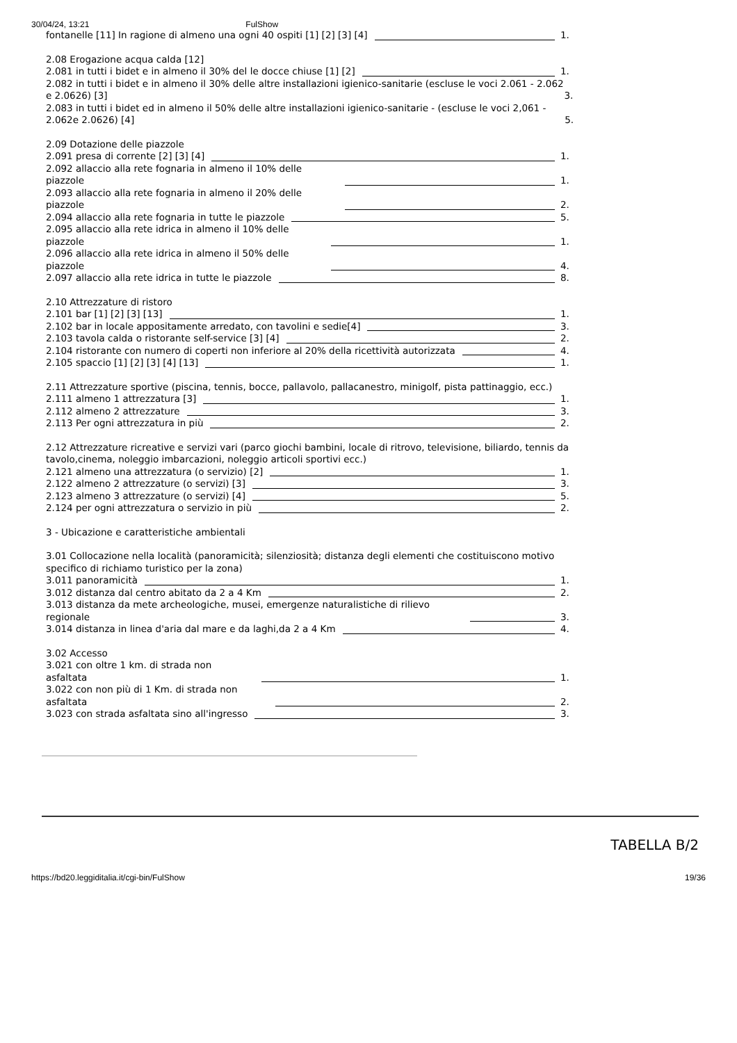30/04/24, 13:21 FulShow
fontanelle [11] In ragione di almeno una ogni 40 ospiti [1] [2] [3] [4]
1.
2.08 Erogazione acqua calda [12]
2.081 in tutti i bidet e in almeno il 30% del le docce chiuse [1] [2]
1.
2.082 in tutti i bidet e in almeno il 30% delle altre installazioni igienico-sanitarie (escluse le voci 2.061 - 2.062 e 2.0626) [3]
3.
2.083 in tutti i bidet ed in almeno il 50% delle altre installazioni igienico-sanitarie - (escluse le voci 2,061 - 2.062e 2.0626) [4]
5.
2.09 Dotazione delle piazzole
2.091 presa di corrente [2] [3] [4]
1.
2.092 allaccio alla rete fognaria in almeno il 10% delle piazzole
1.
2.093 allaccio alla rete fognaria in almeno il 20% delle piazzole
2.
2.094 allaccio alla rete fognaria in tutte le piazzole
5.
2.095 allaccio alla rete idrica in almeno il 10% delle piazzole
1.
2.096 allaccio alla rete idrica in almeno il 50% delle piazzole
4.
2.097 allaccio alla rete idrica in tutte le piazzole
8.
2.10 Attrezzature di ristoro
2.101 bar [1] [2] [3] [13]
1.
2.102 bar in locale appositamente arredato, con tavolini e sedie[4]
3.
2.103 tavola calda o ristorante self-service [3] [4]
2.
2.104 ristorante con numero di coperti non inferiore al 20% della ricettività autorizzata
4.
2.105 spaccio [1] [2] [3] [4] [13]
1.
2.11 Attrezzature sportive (piscina, tennis, bocce, pallavolo, pallacanestro, minigolf, pista pattinaggio, ecc.)
2.111 almeno 1 attrezzatura [3]
1.
2.112 almeno 2 attrezzature
3.
2.113 Per ogni attrezzatura in più
2.
2.12 Attrezzature ricreative e servizi vari (parco giochi bambini, locale di ritrovo, televisione, biliardo, tennis da tavolo,cinema, noleggio imbarcazioni, noleggio articoli sportivi ecc.)
2.121 almeno una attrezzatura (o servizio) [2]
1.
2.122 almeno 2 attrezzature (o servizi) [3]
3.
2.123 almeno 3 attrezzature (o servizi) [4]
5.
2.124 per ogni attrezzatura o servizio in più
2.
3 - Ubicazione e caratteristiche ambientali
3.01 Collocazione nella località (panoramicità; silenziosità; distanza degli elementi che costituiscono motivo specifico di richiamo turistico per la zona)
3.011 panoramicità
1.
3.012 distanza dal centro abitato da 2 a 4 Km
2.
3.013 distanza da mete archeologiche, musei, emergenze naturalistiche di rilievo regionale
3.
3.014 distanza in linea d'aria dal mare e da laghi,da 2 a 4 Km
4.
3.02 Accesso
3.021 con oltre 1 km. di strada non asfaltata
1.
3.022 con non più di 1 Km. di strada non asfaltata
2.
3.023 con strada asfaltata sino all'ingresso
3.
TABELLA B/2
https://bd20.leggiditalia.it/cgi-bin/FulShow 19/36